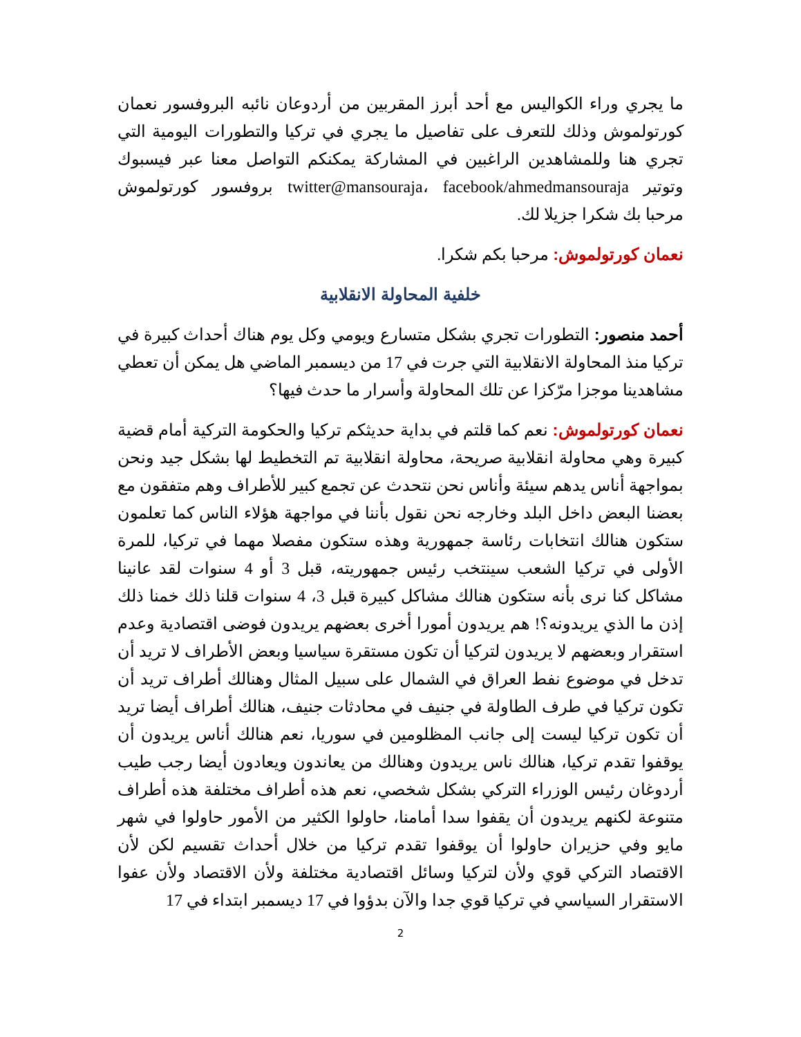ما يجري وراء الكواليس مع أحد أبرز المقربين من أردوعان نائبه البروفسور نعمان كورتولموش وذلك للتعرف على تفاصيل ما يجري في تركيا والتطورات اليومية التي تجري هنا وللمشاهدين الراغبين في المشاركة يمكنكم التواصل معنا عبر فيسبوك وتوتير twitter@mansouraja، facebook/ahmedmansouraja بروفسور كورتولموش مرحبا بك شكرا جزيلا لك.
نعمان كورتولموش: مرحبا بكم شكرا.
خلفية المحاولة الانقلابية
أحمد منصور: التطورات تجري بشكل متسارع ويومي وكل يوم هناك أحداث كبيرة في تركيا منذ المحاولة الانقلابية التي جرت في 17 من ديسمبر الماضي هل يمكن أن تعطي مشاهدينا موجزا مرّكزا عن تلك المحاولة وأسرار ما حدث فيها؟
نعمان كورتولموش: نعم كما قلتم في بداية حديثكم تركيا والحكومة التركية أمام قضية كبيرة وهي محاولة انقلابية صريحة، محاولة انقلابية تم التخطيط لها بشكل جيد ونحن بمواجهة أناس يدهم سيئة وأناس نحن نتحدث عن تجمع كبير للأطراف وهم متفقون مع بعضنا البعض داخل البلد وخارجه نحن نقول بأننا في مواجهة هؤلاء الناس كما تعلمون ستكون هنالك انتخابات رئاسة جمهورية وهذه ستكون مفصلا مهما في تركيا، للمرة الأولى في تركيا الشعب سينتخب رئيس جمهوريته، قبل 3 أو 4 سنوات لقد عانينا مشاكل كنا نرى بأنه ستكون هنالك مشاكل كبيرة قبل 3، 4 سنوات قلنا ذلك خمنا ذلك إذن ما الذي يريدونه؟! هم يريدون أمورا أخرى بعضهم يريدون فوضى اقتصادية وعدم استقرار وبعضهم لا يريدون لتركيا أن تكون مستقرة سياسيا وبعض الأطراف لا تريد أن تدخل في موضوع نفط العراق في الشمال على سبيل المثال وهنالك أطراف تريد أن تكون تركيا في طرف الطاولة في جنيف في محادثات جنيف، هنالك أطراف أيضا تريد أن تكون تركيا ليست إلى جانب المظلومين في سوريا، نعم هنالك أناس يريدون أن يوقفوا تقدم تركيا، هنالك ناس يريدون وهنالك من يعاندون ويعادون أيضا رجب طيب أردوغان رئيس الوزراء التركي بشكل شخصي، نعم هذه أطراف مختلفة هذه أطراف متنوعة لكنهم يريدون أن يقفوا سدا أمامنا، حاولوا الكثير من الأمور حاولوا في شهر مايو وفي حزيران حاولوا أن يوقفوا تقدم تركيا من خلال أحداث تقسيم لكن لأن الاقتصاد التركي قوي ولأن لتركيا وسائل اقتصادية مختلفة ولأن الاقتصاد ولأن عفوا الاستقرار السياسي في تركيا قوي جدا والآن بدؤوا في 17 ديسمبر ابتداء في 17
2